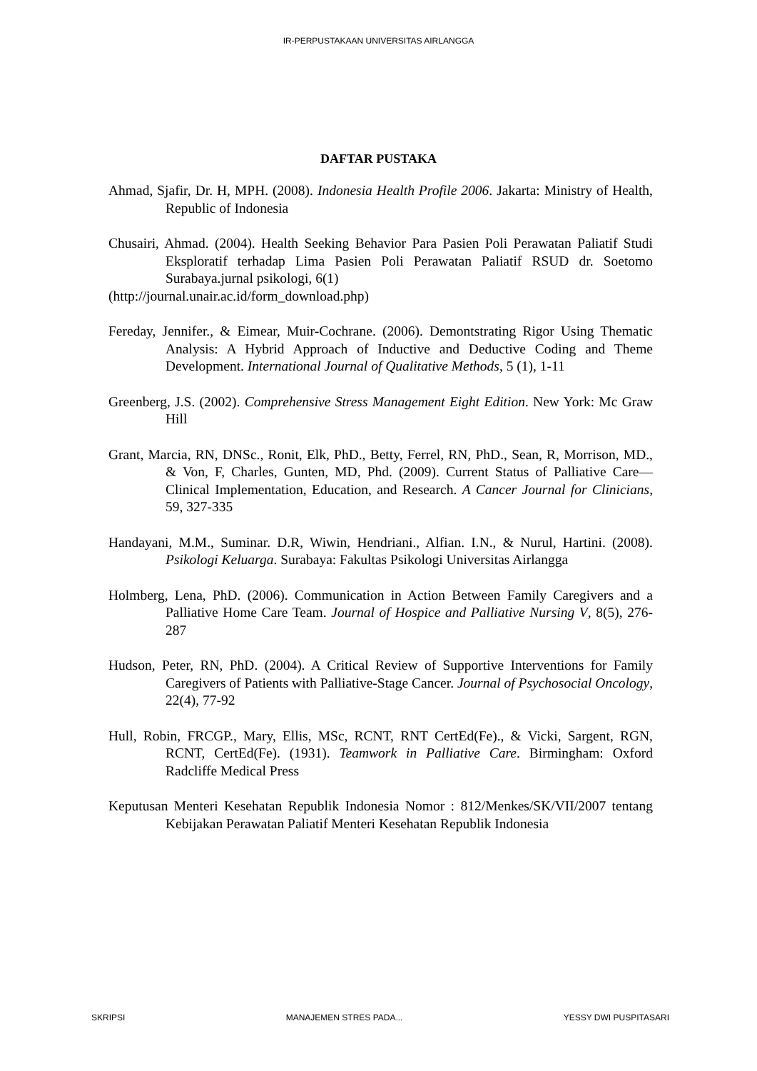IR-PERPUSTAKAAN UNIVERSITAS AIRLANGGA
DAFTAR PUSTAKA
Ahmad, Sjafir, Dr. H, MPH. (2008). Indonesia Health Profile 2006. Jakarta: Ministry of Health, Republic of Indonesia
Chusairi, Ahmad. (2004). Health Seeking Behavior Para Pasien Poli Perawatan Paliatif Studi Eksploratif terhadap Lima Pasien Poli Perawatan Paliatif RSUD dr. Soetomo Surabaya.jurnal psikologi, 6(1)
(http://journal.unair.ac.id/form_download.php)
Fereday, Jennifer., & Eimear, Muir-Cochrane. (2006). Demontstrating Rigor Using Thematic Analysis: A Hybrid Approach of Inductive and Deductive Coding and Theme Development. International Journal of Qualitative Methods, 5 (1), 1-11
Greenberg, J.S. (2002). Comprehensive Stress Management Eight Edition. New York: Mc Graw Hill
Grant, Marcia, RN, DNSc., Ronit, Elk, PhD., Betty, Ferrel, RN, PhD., Sean, R, Morrison, MD., & Von, F, Charles, Gunten, MD, Phd. (2009). Current Status of Palliative Care—Clinical Implementation, Education, and Research. A Cancer Journal for Clinicians, 59, 327-335
Handayani, M.M., Suminar. D.R, Wiwin, Hendriani., Alfian. I.N., & Nurul, Hartini. (2008). Psikologi Keluarga. Surabaya: Fakultas Psikologi Universitas Airlangga
Holmberg, Lena, PhD. (2006). Communication in Action Between Family Caregivers and a Palliative Home Care Team. Journal of Hospice and Palliative Nursing V, 8(5), 276-287
Hudson, Peter, RN, PhD. (2004). A Critical Review of Supportive Interventions for Family Caregivers of Patients with Palliative-Stage Cancer. Journal of Psychosocial Oncology, 22(4), 77-92
Hull, Robin, FRCGP., Mary, Ellis, MSc, RCNT, RNT CertEd(Fe)., & Vicki, Sargent, RGN, RCNT, CertEd(Fe). (1931). Teamwork in Palliative Care. Birmingham: Oxford Radcliffe Medical Press
Keputusan Menteri Kesehatan Republik Indonesia Nomor : 812/Menkes/SK/VII/2007 tentang Kebijakan Perawatan Paliatif Menteri Kesehatan Republik Indonesia
SKRIPSI MANAJEMEN STRES PADA... YESSY DWI PUSPITASARI